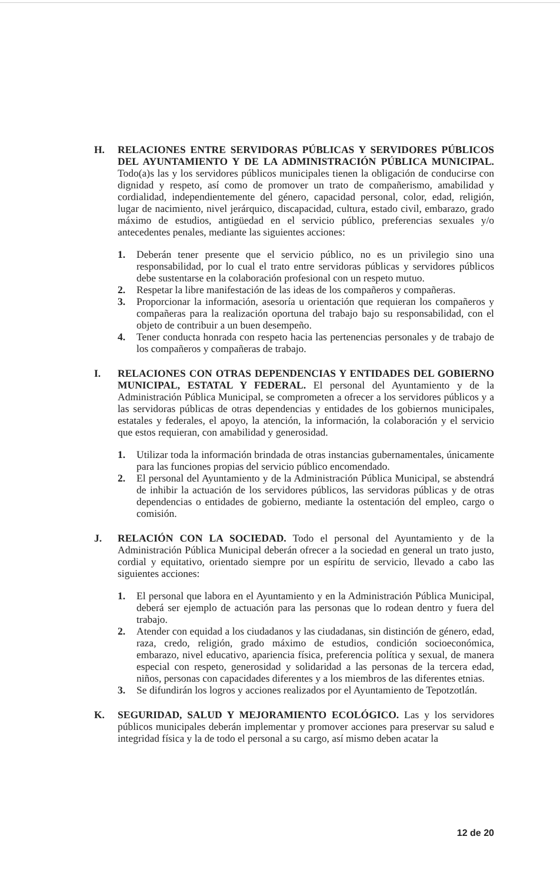H. RELACIONES ENTRE SERVIDORAS PÚBLICAS Y SERVIDORES PÚBLICOS DEL AYUNTAMIENTO Y DE LA ADMINISTRACIÓN PÚBLICA MUNICIPAL. Todo(a)s las y los servidores públicos municipales tienen la obligación de conducirse con dignidad y respeto, así como de promover un trato de compañerismo, amabilidad y cordialidad, independientemente del género, capacidad personal, color, edad, religión, lugar de nacimiento, nivel jerárquico, discapacidad, cultura, estado civil, embarazo, grado máximo de estudios, antigüedad en el servicio público, preferencias sexuales y/o antecedentes penales, mediante las siguientes acciones:
1. Deberán tener presente que el servicio público, no es un privilegio sino una responsabilidad, por lo cual el trato entre servidoras públicas y servidores públicos debe sustentarse en la colaboración profesional con un respeto mutuo.
2. Respetar la libre manifestación de las ideas de los compañeros y compañeras.
3. Proporcionar la información, asesoría u orientación que requieran los compañeros y compañeras para la realización oportuna del trabajo bajo su responsabilidad, con el objeto de contribuir a un buen desempeño.
4. Tener conducta honrada con respeto hacia las pertenencias personales y de trabajo de los compañeros y compañeras de trabajo.
I. RELACIONES CON OTRAS DEPENDENCIAS Y ENTIDADES DEL GOBIERNO MUNICIPAL, ESTATAL Y FEDERAL. El personal del Ayuntamiento y de la Administración Pública Municipal, se comprometen a ofrecer a los servidores públicos y a las servidoras públicas de otras dependencias y entidades de los gobiernos municipales, estatales y federales, el apoyo, la atención, la información, la colaboración y el servicio que estos requieran, con amabilidad y generosidad.
1. Utilizar toda la información brindada de otras instancias gubernamentales, únicamente para las funciones propias del servicio público encomendado.
2. El personal del Ayuntamiento y de la Administración Pública Municipal, se abstendrá de inhibir la actuación de los servidores públicos, las servidoras públicas y de otras dependencias o entidades de gobierno, mediante la ostentación del empleo, cargo o comisión.
J. RELACIÓN CON LA SOCIEDAD. Todo el personal del Ayuntamiento y de la Administración Pública Municipal deberán ofrecer a la sociedad en general un trato justo, cordial y equitativo, orientado siempre por un espíritu de servicio, llevado a cabo las siguientes acciones:
1. El personal que labora en el Ayuntamiento y en la Administración Pública Municipal, deberá ser ejemplo de actuación para las personas que lo rodean dentro y fuera del trabajo.
2. Atender con equidad a los ciudadanos y las ciudadanas, sin distinción de género, edad, raza, credo, religión, grado máximo de estudios, condición socioeconómica, embarazo, nivel educativo, apariencia física, preferencia política y sexual, de manera especial con respeto, generosidad y solidaridad a las personas de la tercera edad, niños, personas con capacidades diferentes y a los miembros de las diferentes etnias.
3. Se difundirán los logros y acciones realizados por el Ayuntamiento de Tepotzotlán.
K. SEGURIDAD, SALUD Y MEJORAMIENTO ECOLÓGICO. Las y los servidores públicos municipales deberán implementar y promover acciones para preservar su salud e integridad física y la de todo el personal a su cargo, así mismo deben acatar la
12 de 20